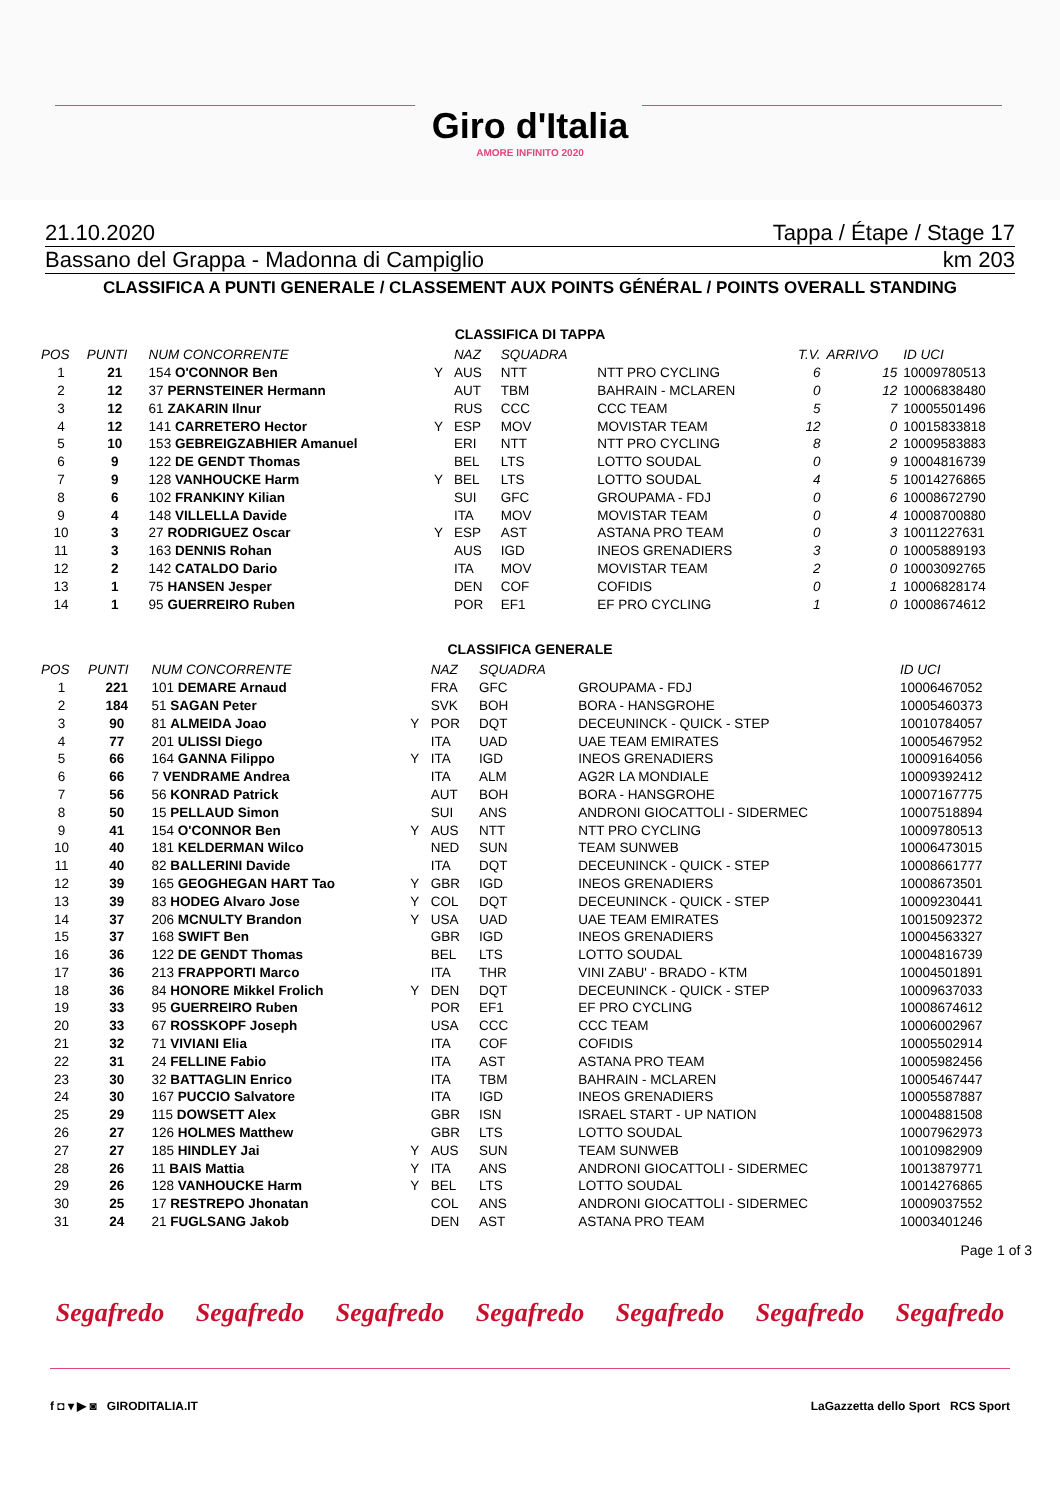Giro d'Italia
AMORE INFINITO 2020
21.10.2020 Tappa / Étape / Stage 17
Bassano del Grappa - Madonna di Campiglio km 203
CLASSIFICA A PUNTI GENERALE / CLASSEMENT AUX POINTS GÉNÉRAL / POINTS OVERALL STANDING
CLASSIFICA DI TAPPA
| POS | PUNTI | NUM CONCORRENTE | | NAZ | SQUADRA | | T.V. | ARRIVO | ID UCI |
| --- | --- | --- | --- | --- | --- | --- | --- | --- | --- |
| 1 | 21 | 154 O'CONNOR Ben | Y | AUS | NTT | NTT PRO CYCLING | 6 | 15 | 10009780513 |
| 2 | 12 | 37 PERNSTEINER Hermann | | AUT | TBM | BAHRAIN - MCLAREN | 0 | 12 | 10006838480 |
| 3 | 12 | 61 ZAKARIN Ilnur | | RUS | CCC | CCC TEAM | 5 | 7 | 10005501496 |
| 4 | 12 | 141 CARRETERO Hector | Y | ESP | MOV | MOVISTAR TEAM | 12 | 0 | 10015833818 |
| 5 | 10 | 153 GEBREIGZABHIER Amanuel | | ERI | NTT | NTT PRO CYCLING | 8 | 2 | 10009583883 |
| 6 | 9 | 122 DE GENDT Thomas | | BEL | LTS | LOTTO SOUDAL | 0 | 9 | 10004816739 |
| 7 | 9 | 128 VANHOUCKE Harm | Y | BEL | LTS | LOTTO SOUDAL | 4 | 5 | 10014276865 |
| 8 | 6 | 102 FRANKINY Kilian | | SUI | GFC | GROUPAMA - FDJ | 0 | 6 | 10008672790 |
| 9 | 4 | 148 VILLELLA Davide | | ITA | MOV | MOVISTAR TEAM | 0 | 4 | 10008700880 |
| 10 | 3 | 27 RODRIGUEZ Oscar | Y | ESP | AST | ASTANA PRO TEAM | 0 | 3 | 10011227631 |
| 11 | 3 | 163 DENNIS Rohan | | AUS | IGD | INEOS GRENADIERS | 3 | 0 | 10005889193 |
| 12 | 2 | 142 CATALDO Dario | | ITA | MOV | MOVISTAR TEAM | 2 | 0 | 10003092765 |
| 13 | 1 | 75 HANSEN Jesper | | DEN | COF | COFIDIS | 0 | 1 | 10006828174 |
| 14 | 1 | 95 GUERREIRO Ruben | | POR | EF1 | EF PRO CYCLING | 1 | 0 | 10008674612 |
CLASSIFICA GENERALE
| POS | PUNTI | NUM CONCORRENTE | | NAZ | SQUADRA | | ID UCI |
| --- | --- | --- | --- | --- | --- | --- | --- |
| 1 | 221 | 101 DEMARE Arnaud | | FRA | GFC | GROUPAMA - FDJ | 10006467052 |
| 2 | 184 | 51 SAGAN Peter | | SVK | BOH | BORA - HANSGROHE | 10005460373 |
| 3 | 90 | 81 ALMEIDA Joao | Y | POR | DQT | DECEUNINCK - QUICK - STEP | 10010784057 |
| 4 | 77 | 201 ULISSI Diego | | ITA | UAD | UAE TEAM EMIRATES | 10005467952 |
| 5 | 66 | 164 GANNA Filippo | Y | ITA | IGD | INEOS GRENADIERS | 10009164056 |
| 6 | 66 | 7 VENDRAME Andrea | | ITA | ALM | AG2R LA MONDIALE | 10009392412 |
| 7 | 56 | 56 KONRAD Patrick | | AUT | BOH | BORA - HANSGROHE | 10007167775 |
| 8 | 50 | 15 PELLAUD Simon | | SUI | ANS | ANDRONI GIOCATTOLI - SIDERMEC | 10007518894 |
| 9 | 41 | 154 O'CONNOR Ben | Y | AUS | NTT | NTT PRO CYCLING | 10009780513 |
| 10 | 40 | 181 KELDERMAN Wilco | | NED | SUN | TEAM SUNWEB | 10006473015 |
| 11 | 40 | 82 BALLERINI Davide | | ITA | DQT | DECEUNINCK - QUICK - STEP | 10008661777 |
| 12 | 39 | 165 GEOGHEGAN HART Tao | Y | GBR | IGD | INEOS GRENADIERS | 10008673501 |
| 13 | 39 | 83 HODEG Alvaro Jose | Y | COL | DQT | DECEUNINCK - QUICK - STEP | 10009230441 |
| 14 | 37 | 206 MCNULTY Brandon | Y | USA | UAD | UAE TEAM EMIRATES | 10015092372 |
| 15 | 37 | 168 SWIFT Ben | | GBR | IGD | INEOS GRENADIERS | 10004563327 |
| 16 | 36 | 122 DE GENDT Thomas | | BEL | LTS | LOTTO SOUDAL | 10004816739 |
| 17 | 36 | 213 FRAPPORTI Marco | | ITA | THR | VINI ZABU' - BRADO - KTM | 10004501891 |
| 18 | 36 | 84 HONORE Mikkel Frolich | Y | DEN | DQT | DECEUNINCK - QUICK - STEP | 10009637033 |
| 19 | 33 | 95 GUERREIRO Ruben | | POR | EF1 | EF PRO CYCLING | 10008674612 |
| 20 | 33 | 67 ROSSKOPF Joseph | | USA | CCC | CCC TEAM | 10006002967 |
| 21 | 32 | 71 VIVIANI Elia | | ITA | COF | COFIDIS | 10005502914 |
| 22 | 31 | 24 FELLINE Fabio | | ITA | AST | ASTANA PRO TEAM | 10005982456 |
| 23 | 30 | 32 BATTAGLIN Enrico | | ITA | TBM | BAHRAIN - MCLAREN | 10005467447 |
| 24 | 30 | 167 PUCCIO Salvatore | | ITA | IGD | INEOS GRENADIERS | 10005587887 |
| 25 | 29 | 115 DOWSETT Alex | | GBR | ISN | ISRAEL START - UP NATION | 10004881508 |
| 26 | 27 | 126 HOLMES Matthew | | GBR | LTS | LOTTO SOUDAL | 10007962973 |
| 27 | 27 | 185 HINDLEY Jai | Y | AUS | SUN | TEAM SUNWEB | 10010982909 |
| 28 | 26 | 11 BAIS Mattia | Y | ITA | ANS | ANDRONI GIOCATTOLI - SIDERMEC | 10013879771 |
| 29 | 26 | 128 VANHOUCKE Harm | Y | BEL | LTS | LOTTO SOUDAL | 10014276865 |
| 30 | 25 | 17 RESTREPO Jhonatan | | COL | ANS | ANDRONI GIOCATTOLI - SIDERMEC | 10009037552 |
| 31 | 24 | 21 FUGLSANG Jakob | | DEN | AST | ASTANA PRO TEAM | 10003401246 |
Page 1 of 3
Segafredo Segafredo Segafredo Segafredo Segafredo Segafredo Segafredo
f ◘ ▾ ▶ ◙ GIRODITALIA.IT LaGazzetta dello Sport RCS Sport